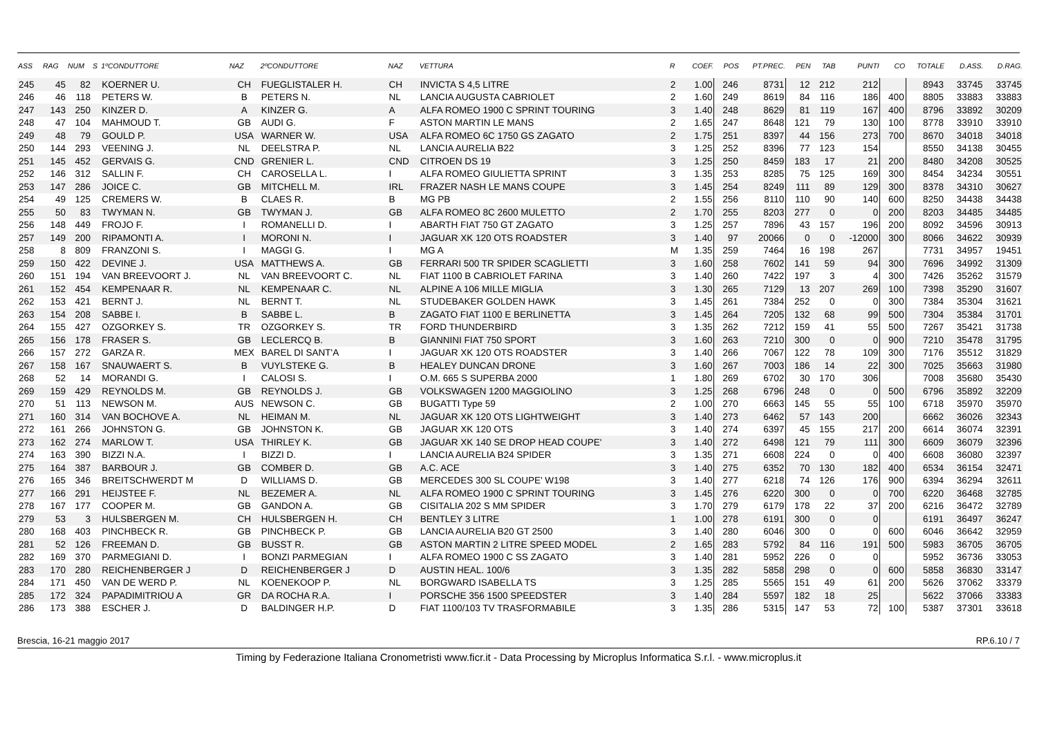| ASS | RAG | NUM | S | 1ºCONDUTTORE | NAZ | 2ºCONDUTTORE | NAZ | VETTURA | R | COEF. | POS | PT.PREC. | PEN | TAB | PUNTI | CO | TOTALE | D.ASS. | D.RAG. |
| --- | --- | --- | --- | --- | --- | --- | --- | --- | --- | --- | --- | --- | --- | --- | --- | --- | --- | --- | --- |
| 245 | 45 | 82 | | KOERNER U. | CH | FUEGLISTALER H. | CH | INVICTA S 4,5 LITRE | 2 | 1.00 | 246 | 8731 | 12 | 212 | 212 | | 8943 | 33745 | 33745 |
| 246 | 46 | 118 | | PETERS W. | B | PETERS N. | NL | LANCIA AUGUSTA CABRIOLET | 2 | 1.60 | 249 | 8619 | 84 | 116 | 186 | 400 | 8805 | 33883 | 33883 |
| 247 | 143 | 250 | | KINZER D. | A | KINZER G. | A | ALFA ROMEO 1900 C SPRINT TOURING | 3 | 1.40 | 248 | 8629 | 81 | 119 | 167 | 400 | 8796 | 33892 | 30209 |
| 248 | 47 | 104 | | MAHMOUD T. | GB | AUDI G. | F | ASTON MARTIN LE MANS | 2 | 1.65 | 247 | 8648 | 121 | 79 | 130 | 100 | 8778 | 33910 | 33910 |
| 249 | 48 | 79 | | GOULD P. | USA | WARNER W. | USA | ALFA ROMEO 6C 1750 GS ZAGATO | 2 | 1.75 | 251 | 8397 | 44 | 156 | 273 | 700 | 8670 | 34018 | 34018 |
| 250 | 144 | 293 | | VEENING J. | NL | DEELSTRA P. | NL | LANCIA AURELIA B22 | 3 | 1.25 | 252 | 8396 | 77 | 123 | 154 | | 8550 | 34138 | 30455 |
| 251 | 145 | 452 | | GERVAIS G. | CND | GRENIER L. | CND | CITROEN DS 19 | 3 | 1.25 | 250 | 8459 | 183 | 17 | 21 | 200 | 8480 | 34208 | 30525 |
| 252 | 146 | 312 | | SALLIN F. | CH | CAROSELLA L. | I | ALFA ROMEO GIULIETTA SPRINT | 3 | 1.35 | 253 | 8285 | 75 | 125 | 169 | 300 | 8454 | 34234 | 30551 |
| 253 | 147 | 286 | | JOICE C. | GB | MITCHELL M. | IRL | FRAZER NASH LE MANS COUPE | 3 | 1.45 | 254 | 8249 | 111 | 89 | 129 | 300 | 8378 | 34310 | 30627 |
| 254 | 49 | 125 | | CREMERS W. | B | CLAES R. | B | MG PB | 2 | 1.55 | 256 | 8110 | 110 | 90 | 140 | 600 | 8250 | 34438 | 34438 |
| 255 | 50 | 83 | | TWYMAN N. | GB | TWYMAN J. | GB | ALFA ROMEO 8C 2600 MULETTO | 2 | 1.70 | 255 | 8203 | 277 | 0 | 0 | 200 | 8203 | 34485 | 34485 |
| 256 | 148 | 449 | | FROJO F. | I | ROMANELLI D. | I | ABARTH FIAT 750 GT ZAGATO | 3 | 1.25 | 257 | 7896 | 43 | 157 | 196 | 200 | 8092 | 34596 | 30913 |
| 257 | 149 | 200 | | RIPAMONTI A. | I | MORONI N. | I | JAGUAR XK 120 OTS ROADSTER | 3 | 1.40 | 97 | 20066 | 0 | 0 | -12000 | 300 | 8066 | 34622 | 30939 |
| 258 | 8 | 809 | | FRANZONI S. | I | MAGGI G. | I | MG A | M | 1.35 | 259 | 7464 | 16 | 198 | 267 | | 7731 | 34957 | 19451 |
| 259 | 150 | 422 | | DEVINE J. | USA | MATTHEWS A. | GB | FERRARI 500 TR SPIDER SCAGLIETTI | 3 | 1.60 | 258 | 7602 | 141 | 59 | 94 | 300 | 7696 | 34992 | 31309 |
| 260 | 151 | 194 | | VAN BREEVOORT J. | NL | VAN BREEVOORT C. | NL | FIAT 1100 B CABRIOLET FARINA | 3 | 1.40 | 260 | 7422 | 197 | 3 | 4 | 300 | 7426 | 35262 | 31579 |
| 261 | 152 | 454 | | KEMPENAAR R. | NL | KEMPENAAR C. | NL | ALPINE A 106 MILLE MIGLIA | 3 | 1.30 | 265 | 7129 | 13 | 207 | 269 | 100 | 7398 | 35290 | 31607 |
| 262 | 153 | 421 | | BERNT J. | NL | BERNT T. | NL | STUDEBAKER GOLDEN HAWK | 3 | 1.45 | 261 | 7384 | 252 | 0 | 0 | 300 | 7384 | 35304 | 31621 |
| 263 | 154 | 208 | | SABBE I. | B | SABBE L. | B | ZAGATO FIAT 1100 E BERLINETTA | 3 | 1.45 | 264 | 7205 | 132 | 68 | 99 | 500 | 7304 | 35384 | 31701 |
| 264 | 155 | 427 | | OZGORKEY S. | TR | OZGORKEY S. | TR | FORD THUNDERBIRD | 3 | 1.35 | 262 | 7212 | 159 | 41 | 55 | 500 | 7267 | 35421 | 31738 |
| 265 | 156 | 178 | | FRASER S. | GB | LECLERCQ B. | B | GIANNINI FIAT 750 SPORT | 3 | 1.60 | 263 | 7210 | 300 | 0 | 0 | 900 | 7210 | 35478 | 31795 |
| 266 | 157 | 272 | | GARZA R. | MEX | BAREL DI SANT'A | I | JAGUAR XK 120 OTS ROADSTER | 3 | 1.40 | 266 | 7067 | 122 | 78 | 109 | 300 | 7176 | 35512 | 31829 |
| 267 | 158 | 167 | | SNAUWAERT S. | B | VUYLSTEKE G. | B | HEALEY DUNCAN DRONE | 3 | 1.60 | 267 | 7003 | 186 | 14 | 22 | 300 | 7025 | 35663 | 31980 |
| 268 | 52 | 14 | | MORANDI G. | I | CALOSI S. | I | O.M. 665 S SUPERBA 2000 | 1 | 1.80 | 269 | 6702 | 30 | 170 | 306 | | 7008 | 35680 | 35430 |
| 269 | 159 | 429 | | REYNOLDS M. | GB | REYNOLDS J. | GB | VOLKSWAGEN 1200 MAGGIOLINO | 3 | 1.25 | 268 | 6796 | 248 | 0 | 0 | 500 | 6796 | 35892 | 32209 |
| 270 | 51 | 113 | | NEWSON M. | AUS | NEWSON C. | GB | BUGATTI Type 59 | 2 | 1.00 | 270 | 6663 | 145 | 55 | 55 | 100 | 6718 | 35970 | 35970 |
| 271 | 160 | 314 | | VAN BOCHOVE A. | NL | HEIMAN M. | NL | JAGUAR XK 120 OTS LIGHTWEIGHT | 3 | 1.40 | 273 | 6462 | 57 | 143 | 200 | | 6662 | 36026 | 32343 |
| 272 | 161 | 266 | | JOHNSTON G. | GB | JOHNSTON K. | GB | JAGUAR XK 120 OTS | 3 | 1.40 | 274 | 6397 | 45 | 155 | 217 | 200 | 6614 | 36074 | 32391 |
| 273 | 162 | 274 | | MARLOW T. | USA | THIRLEY K. | GB | JAGUAR XK 140 SE DROP HEAD COUPE' | 3 | 1.40 | 272 | 6498 | 121 | 79 | 111 | 300 | 6609 | 36079 | 32396 |
| 274 | 163 | 390 | | BIZZI N.A. | I | BIZZI D. | I | LANCIA AURELIA B24 SPIDER | 3 | 1.35 | 271 | 6608 | 224 | 0 | 0 | 400 | 6608 | 36080 | 32397 |
| 275 | 164 | 387 | | BARBOUR J. | GB | COMBER D. | GB | A.C. ACE | 3 | 1.40 | 275 | 6352 | 70 | 130 | 182 | 400 | 6534 | 36154 | 32471 |
| 276 | 165 | 346 | | BREITSCHWERDT M | D | WILLIAMS D. | GB | MERCEDES 300 SL COUPE' W198 | 3 | 1.40 | 277 | 6218 | 74 | 126 | 176 | 900 | 6394 | 36294 | 32611 |
| 277 | 166 | 291 | | HEIJSTEE F. | NL | BEZEMER A. | NL | ALFA ROMEO 1900 C SPRINT TOURING | 3 | 1.45 | 276 | 6220 | 300 | 0 | 0 | 700 | 6220 | 36468 | 32785 |
| 278 | 167 | 177 | | COOPER M. | GB | GANDON A. | GB | CISITALIA 202 S MM SPIDER | 3 | 1.70 | 279 | 6179 | 178 | 22 | 37 | 200 | 6216 | 36472 | 32789 |
| 279 | 53 | 3 | | HULSBERGEN M. | CH | HULSBERGEN H. | CH | BENTLEY 3 LITRE | 1 | 1.00 | 278 | 6191 | 300 | 0 | 0 | | 6191 | 36497 | 36247 |
| 280 | 168 | 403 | | PINCHBECK R. | GB | PINCHBECK P. | GB | LANCIA AURELIA B20 GT 2500 | 3 | 1.40 | 280 | 6046 | 300 | 0 | 0 | 600 | 6046 | 36642 | 32959 |
| 281 | 52 | 126 | | FREEMAN D. | GB | BUSST R. | GB | ASTON MARTIN 2 LITRE SPEED MODEL | 2 | 1.65 | 283 | 5792 | 84 | 116 | 191 | 500 | 5983 | 36705 | 36705 |
| 282 | 169 | 370 | | PARMEGIANI D. | I | BONZI PARMEGIAN | I | ALFA ROMEO 1900 C SS ZAGATO | 3 | 1.40 | 281 | 5952 | 226 | 0 | 0 | | 5952 | 36736 | 33053 |
| 283 | 170 | 280 | | REICHENBERGER J | D | REICHENBERGER J | D | AUSTIN HEAL. 100/6 | 3 | 1.35 | 282 | 5858 | 298 | 0 | 0 | 600 | 5858 | 36830 | 33147 |
| 284 | 171 | 450 | | VAN DE WERD P. | NL | KOENEKOOP P. | NL | BORGWARD ISABELLA TS | 3 | 1.25 | 285 | 5565 | 151 | 49 | 61 | 200 | 5626 | 37062 | 33379 |
| 285 | 172 | 324 | | PAPADIMITRIOU A | GR | DA ROCHA R.A. | I | PORSCHE 356 1500 SPEEDSTER | 3 | 1.40 | 284 | 5597 | 182 | 18 | 25 | | 5622 | 37066 | 33383 |
| 286 | 173 | 388 | | ESCHER J. | D | BALDINGER H.P. | D | FIAT 1100/103 TV TRASFORMABILE | 3 | 1.35 | 286 | 5315 | 147 | 53 | 72 | 100 | 5387 | 37301 | 33618 |
Brescia, 16-21 maggio 2017 RP.6.10 / 7
Timing by Federazione Italiana Cronometristi www.ficr.it - Data Processing by Microplus Informatica S.r.l. - www.microplus.it